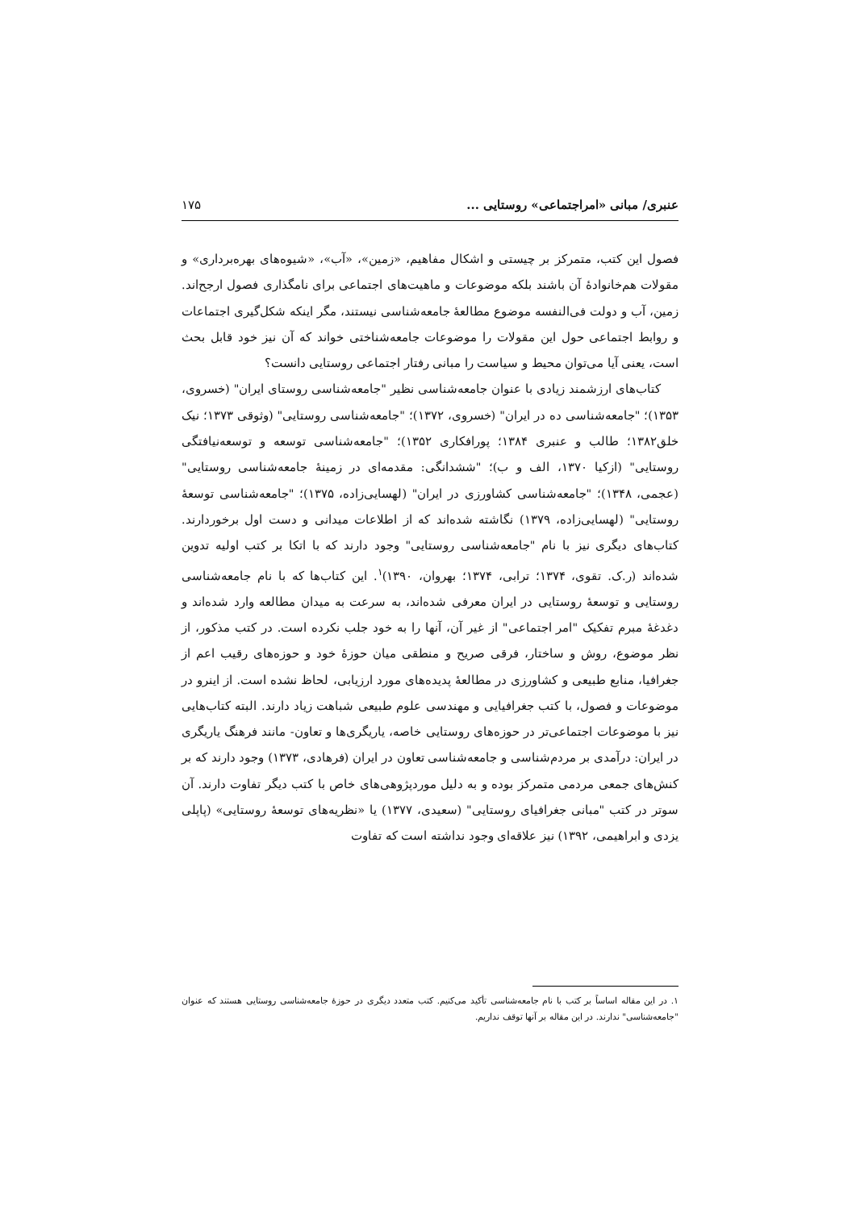عنبری/ مبانی «امراجتماعی» روستایی ... ۱۷۵
فصول این کتب، متمرکز بر چیستی و اشکال مفاهیم، «زمین»، «آب»، «شیوه‌های بهره‌برداری» و مقولات هم‌خانوادهٔ آن باشند بلکه موضوعات و ماهیت‌های اجتماعی برای نامگذاری فصول ارجح‌اند. زمین، آب و دولت فی‌النفسه موضوع مطالعهٔ جامعه‌شناسی نیستند، مگر اینکه شکل‌گیری اجتماعات و روابط اجتماعی حول این مقولات را موضوعات جامعه‌شناختی خواند که آن نیز خود قابل بحث است، یعنی آیا می‌توان محیط و سیاست را مبانی رفتار اجتماعی روستایی دانست؟
کتاب‌های ارزشمند زیادی با عنوان جامعه‌شناسی نظیر "جامعه‌شناسی روستای ایران" (خسروی، ۱۳۵۳)؛ "جامعه‌شناسی ده در ایران" (خسروی، ۱۳۷۲)؛ "جامعه‌شناسی روستایی" (وثوقی ۱۳۷۳؛ نیک خلق۱۳۸۲؛ طالب و عنبری ۱۳۸۴؛ پورافکاری ۱۳۵۲)؛ "جامعه‌شناسی توسعه و توسعه‌نیافتگی روستایی" (ازکیا ۱۳۷۰، الف و ب)؛ "ششدانگی: مقدمه‌ای در زمینهٔ جامعه‌شناسی روستایی" (عجمی، ۱۳۴۸)؛ "جامعه‌شناسی کشاورزی در ایران" (لهسایی‌زاده، ۱۳۷۵)؛ "جامعه‌شناسی توسعهٔ روستایی" (لهسایی‌زاده، ۱۳۷۹) نگاشته شده‌اند که از اطلاعات میدانی و دست اول برخوردارند. کتاب‌های دیگری نیز با نام "جامعه‌شناسی روستایی" وجود دارند که با اتکا بر کتب اولیه تدوین شده‌اند (ر.ک. تقوی، ۱۳۷۴؛ ترابی، ۱۳۷۴؛ بهروان، ۱۳۹۰)<sup>۱</sup>. این کتاب‌ها که با نام جامعه‌شناسی روستایی و توسعهٔ روستایی در ایران معرفی شده‌اند، به سرعت به میدان مطالعه وارد شده‌اند و دغدغهٔ مبرم تفکیک "امر اجتماعی" از غیر آن، آنها را به خود جلب نکرده است. در کتب مذکور، از نظر موضوع، روش و ساختار، فرقی صریح و منطقی میان حوزهٔ خود و حوزه‌های رقیب اعم از جغرافیا، منابع طبیعی و کشاورزی در مطالعهٔ پدیده‌های مورد ارزیابی، لحاظ نشده است. از اینرو در موضوعات و فصول، با کتب جغرافیایی و مهندسی علوم طبیعی شباهت زیاد دارند. البته کتاب‌هایی نیز با موضوعات اجتماعی‌تر در حوزه‌های روستایی خاصه، یاریگری‌ها و تعاون- مانند فرهنگ یاریگری در ایران: درآمدی بر مردم‌شناسی و جامعه‌شناسی تعاون در ایران (فرهادی، ۱۳۷۳) وجود دارند که بر کنش‌های جمعی مردمی متمرکز بوده و به دلیل موردپژوهی‌های خاص با کتب دیگر تفاوت دارند. آن سوتر در کتب "مبانی جغرافیای روستایی" (سعیدی، ۱۳۷۷) یا «نظریه‌های توسعهٔ روستایی» (پاپلی یزدی و ابراهیمی، ۱۳۹۲) نیز علاقه‌ای وجود نداشته است که تفاوت
۱. در این مقاله اساساً بر کتب با نام جامعه‌شناسی تأکید می‌کنیم. کتب متعدد دیگری در حوزهٔ جامعه‌شناسی روستایی هستند که عنوان "جامعه‌شناسی" ندارند. در این مقاله بر آنها توقف نداریم.